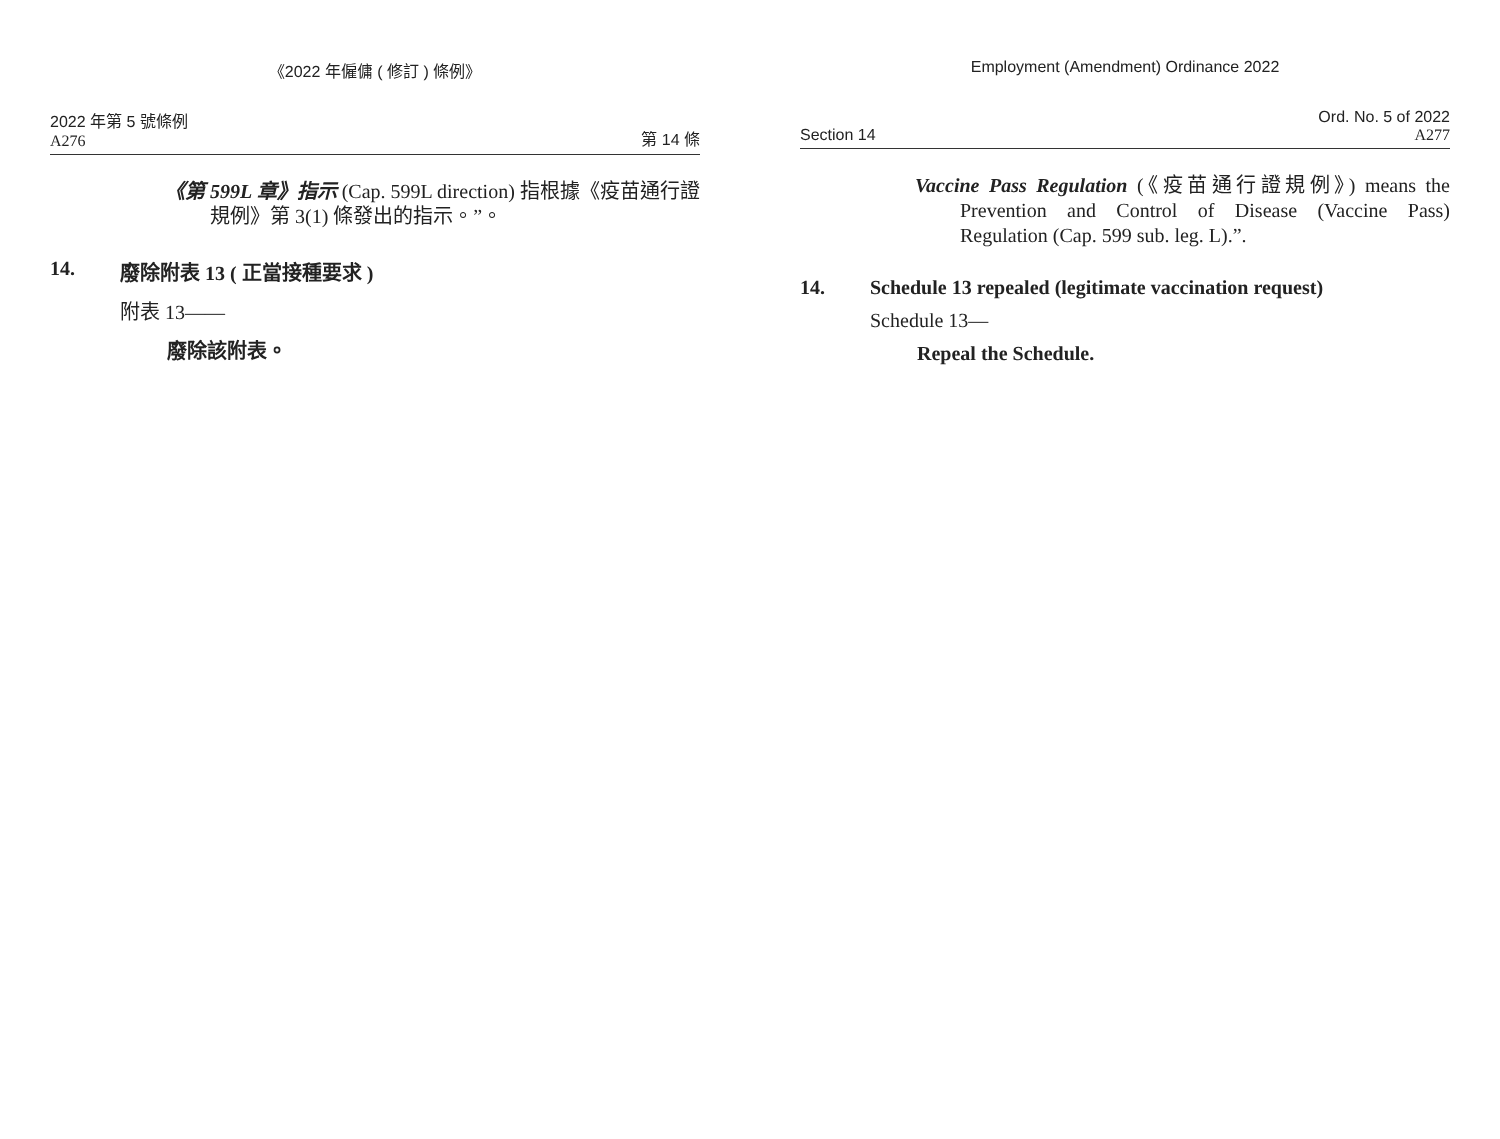《2022 年僱傭 ( 修訂 ) 條例》
2022 年第 5 號條例
A276
第 14 條
《第 599L 章》指示 (Cap. 599L direction) 指根據《疫苗通行證規例》第 3(1) 條發出的指示。”。
14. 廢除附表 13 ( 正當接種要求 )
附表 13——
廢除該附表。
Employment (Amendment) Ordinance 2022
Section 14
Ord. No. 5 of 2022
A277
Vaccine Pass Regulation (《疫苗通行證規例》) means the Prevention and Control of Disease (Vaccine Pass) Regulation (Cap. 599 sub. leg. L).”.
14. Schedule 13 repealed (legitimate vaccination request)
Schedule 13—
Repeal the Schedule.